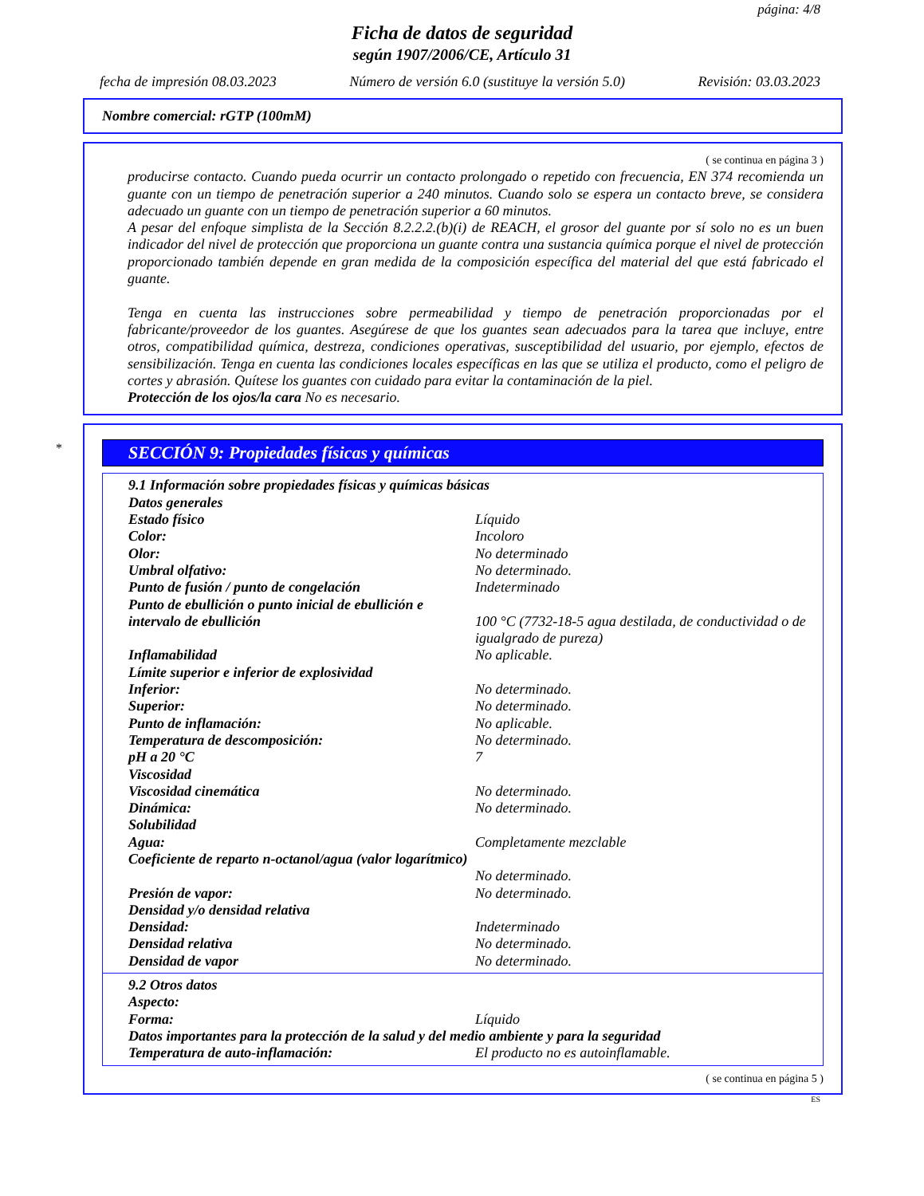página: 4/8
Ficha de datos de seguridad
según 1907/2006/CE, Artículo 31
fecha de impresión 08.03.2023 Número de versión 6.0 (sustituye la versión 5.0) Revisión: 03.03.2023
Nombre comercial: rGTP (100mM)
( se continua en página 3 )
producirse contacto. Cuando pueda ocurrir un contacto prolongado o repetido con frecuencia, EN 374 recomienda un guante con un tiempo de penetración superior a 240 minutos. Cuando solo se espera un contacto breve, se considera adecuado un guante con un tiempo de penetración superior a 60 minutos.
A pesar del enfoque simplista de la Sección 8.2.2.2.(b)(i) de REACH, el grosor del guante por sí solo no es un buen indicador del nivel de protección que proporciona un guante contra una sustancia química porque el nivel de protección proporcionado también depende en gran medida de la composición específica del material del que está fabricado el guante.
Tenga en cuenta las instrucciones sobre permeabilidad y tiempo de penetración proporcionadas por el fabricante/proveedor de los guantes. Asegúrese de que los guantes sean adecuados para la tarea que incluye, entre otros, compatibilidad química, destreza, condiciones operativas, susceptibilidad del usuario, por ejemplo, efectos de sensibilización. Tenga en cuenta las condiciones locales específicas en las que se utiliza el producto, como el peligro de cortes y abrasión. Quítese los guantes con cuidado para evitar la contaminación de la piel.
Protección de los ojos/la cara No es necesario.
*
SECCIÓN 9: Propiedades físicas y químicas
| 9.1 Información sobre propiedades físicas y químicas básicas | |
| Datos generales | |
| Estado físico | Líquido |
| Color: | Incoloro |
| Olor: | No determinado |
| Umbral olfativo: | No determinado. |
| Punto de fusión / punto de congelación | Indeterminado |
| Punto de ebullición o punto inicial de ebullición e intervalo de ebullición | 100 °C (7732-18-5 agua destilada, de conductividad o de igualgrado de pureza) |
| Inflamabilidad | No aplicable. |
| Límite superior e inferior de explosividad | |
| Inferior: | No determinado. |
| Superior: | No determinado. |
| Punto de inflamación: | No aplicable. |
| Temperatura de descomposición: | No determinado. |
| pH a 20 °C | 7 |
| Viscosidad | |
| Viscosidad cinemática | No determinado. |
| Dinámica: | No determinado. |
| Solubilidad | |
| Agua: | Completamente mezclable |
| Coeficiente de reparto n-octanol/agua (valor logarítmico) | No determinado. |
| Presión de vapor: | No determinado. |
| Densidad y/o densidad relativa | |
| Densidad: | Indeterminado |
| Densidad relativa | No determinado. |
| Densidad de vapor | No determinado. |
| 9.2 Otros datos | |
| Aspecto: | |
| Forma: | Líquido |
| Datos importantes para la protección de la salud y del medio ambiente y para la seguridad | |
| Temperatura de auto-inflamación: | El producto no es autoinflamable. |
( se continua en página 5 )
ES